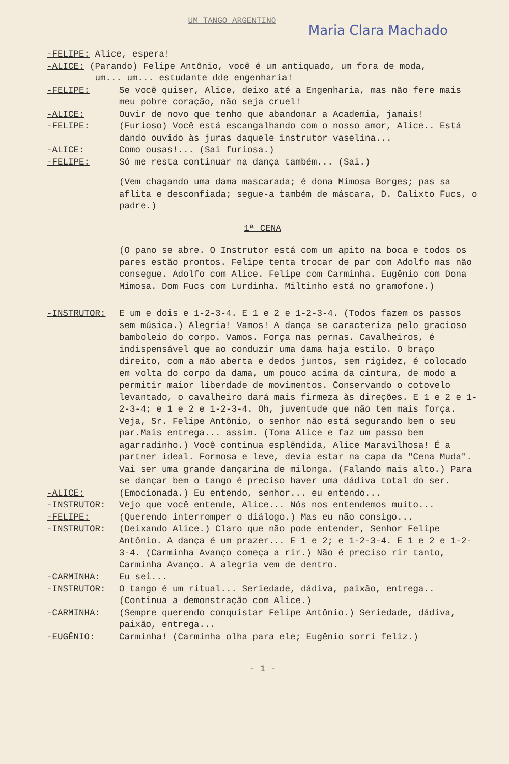UM TANGO ARGENTINO
Maria Clara Machado
-FELIPE: Alice, espera!
-ALICE: (Parando) Felipe Antônio, você é um antiquado, um fora de moda,
um... um... estudante dde engenharia!
-FELIPE: Se você quiser, Alice, deixo até a Engenharia, mas não fere mais meu pobre coração, não seja cruel!
-ALICE: Ouvir de novo que tenho que abandonar a Academia, jamais!
-FELIPE: (Furioso) Você está escangalhando com o nosso amor, Alice.. Está dando ouvido às juras daquele instrutor vaselina...
-ALICE: Como ousas!... (Sai furiosa.)
-FELIPE: Só me resta continuar na dança também... (Sai.)
(Vem chagando uma dama mascarada; é dona Mimosa Borges; pas sa aflita e desconfiada; segue-a também de máscara, D. Calixto Fucs, o padre.)
1ª CENA
(O pano se abre. O Instrutor está com um apito na boca e todos os pares estão prontos. Felipe tenta trocar de par com Adolfo mas não consegue. Adolfo com Alice. Felipe com Carminha. Eugênio com Dona Mimosa. Dom Fucs com Lurdinha. Miltinho está no gramofone.)
-INSTRUTOR: E um e dois e 1-2-3-4. E 1 e 2 e 1-2-3-4. (Todos fazem os passos sem música.) Alegria! Vamos! A dança se caracteriza pelo gracioso bamboleio do corpo. Vamos. Força nas pernas. Cavalheiros, é indispensável que ao conduzir uma dama haja estilo. O braço direito, com a mão aberta e dedos juntos, sem rigidez, é colocado em volta do corpo da dama, um pouco acima da cintura, de modo a permitir maior liberdade de movimentos. Conservando o cotovelo levantado, o cavalheiro dará mais firmeza às direções. E 1 e 2 e 1-2-3-4; e 1 e 2 e 1-2-3-4. Oh, juventude que não tem mais força. Veja, Sr. Felipe Antônio, o senhor não está segurando bem o seu par.Mais entrega... assim. (Toma Alice e faz um passo bem agarradinho.) Você continua esplêndida, Alice Maravilhosa! É a partner ideal. Formosa e leve, devia estar na capa da "Cena Muda". Vai ser uma grande dançarina de milonga. (Falando mais alto.) Para se dançar bem o tango é preciso haver uma dádiva total do ser.
-ALICE: (Emocionada.) Eu entendo, senhor... eu entendo...
-INSTRUTOR: Vejo que você entende, Alice... Nós nos entendemos muito...
-FELIPE: (Querendo interromper o diálogo.) Mas eu não consigo...
-INSTRUTOR: (Deixando Alice.) Claro que não pode entender, Senhor Felipe Antônio. A dança é um prazer... E 1 e 2; e 1-2-3-4. E 1 e 2 e 1-2-3-4. (Carminha Avanço começa a rir.) Não é preciso rir tanto, Carminha Avanço. A alegria vem de dentro.
-CARMINHA: Eu sei...
-INSTRUTOR: O tango é um ritual... Seriedade, dádiva, paixão, entrega.. (Continua a demonstração com Alice.)
-CARMINHA: (Sempre querendo conquistar Felipe Antônio.) Seriedade, dádiva, paixão, entrega...
-EUGÊNIO: Carminha! (Carminha olha para ele; Eugênio sorri feliz.)
- 1 -